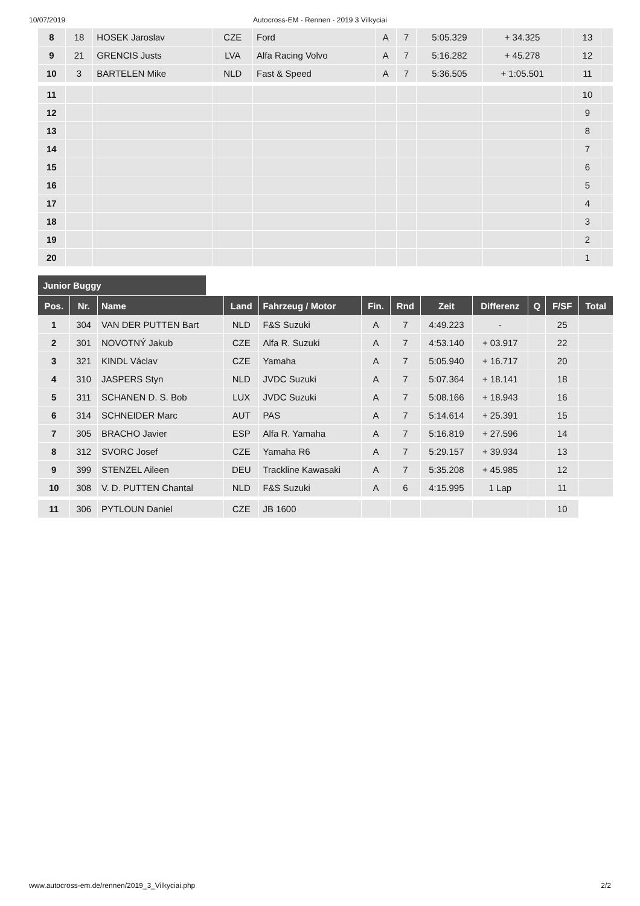10/07/2019 Autocross-EM - Rennen - 2019 3 Vilkyciai
| 8 | 18 | HOSEK Jaroslav | CZE | Ford | A | 7 | 5:05.329 | + 34.325 | | 13 | |
| 9 | 21 | GRENCIS Justs | LVA | Alfa Racing Volvo | A | 7 | 5:16.282 | + 45.278 | | 12 | |
| 10 | 3 | BARTELEN Mike | NLD | Fast & Speed | A | 7 | 5:36.505 | + 1:05.501 | | 11 | |
| 11 | | | | | | | | | | 10 | |
| 12 | | | | | | | | | | 9 | |
| 13 | | | | | | | | | | 8 | |
| 14 | | | | | | | | | | 7 | |
| 15 | | | | | | | | | | 6 | |
| 16 | | | | | | | | | | 5 | |
| 17 | | | | | | | | | | 4 | |
| 18 | | | | | | | | | | 3 | |
| 19 | | | | | | | | | | 2 | |
| 20 | | | | | | | | | | 1 | |
Junior Buggy
| Pos. | Nr. | Name | Land | Fahrzeug / Motor | Fin. | Rnd | Zeit | Differenz | Q | F/SF | Total |
| --- | --- | --- | --- | --- | --- | --- | --- | --- | --- | --- | --- |
| 1 | 304 | VAN DER PUTTEN Bart | NLD | F&S Suzuki | A | 7 | 4:49.223 | - | | 25 | |
| 2 | 301 | NOVOTNÝ Jakub | CZE | Alfa R. Suzuki | A | 7 | 4:53.140 | + 03.917 | | 22 | |
| 3 | 321 | KINDL Václav | CZE | Yamaha | A | 7 | 5:05.940 | + 16.717 | | 20 | |
| 4 | 310 | JASPERS Styn | NLD | JVDC Suzuki | A | 7 | 5:07.364 | + 18.141 | | 18 | |
| 5 | 311 | SCHANEN D. S. Bob | LUX | JVDC Suzuki | A | 7 | 5:08.166 | + 18.943 | | 16 | |
| 6 | 314 | SCHNEIDER Marc | AUT | PAS | A | 7 | 5:14.614 | + 25.391 | | 15 | |
| 7 | 305 | BRACHO Javier | ESP | Alfa R. Yamaha | A | 7 | 5:16.819 | + 27.596 | | 14 | |
| 8 | 312 | SVORC Josef | CZE | Yamaha R6 | A | 7 | 5:29.157 | + 39.934 | | 13 | |
| 9 | 399 | STENZEL Aileen | DEU | Trackline Kawasaki | A | 7 | 5:35.208 | + 45.985 | | 12 | |
| 10 | 308 | V. D. PUTTEN Chantal | NLD | F&S Suzuki | A | 6 | 4:15.995 | 1 Lap | | 11 | |
| 11 | 306 | PYTLOUN Daniel | CZE | JB 1600 | | | | | | 10 | |
www.autocross-em.de/rennen/2019_3_Vilkyciai.php 2/2